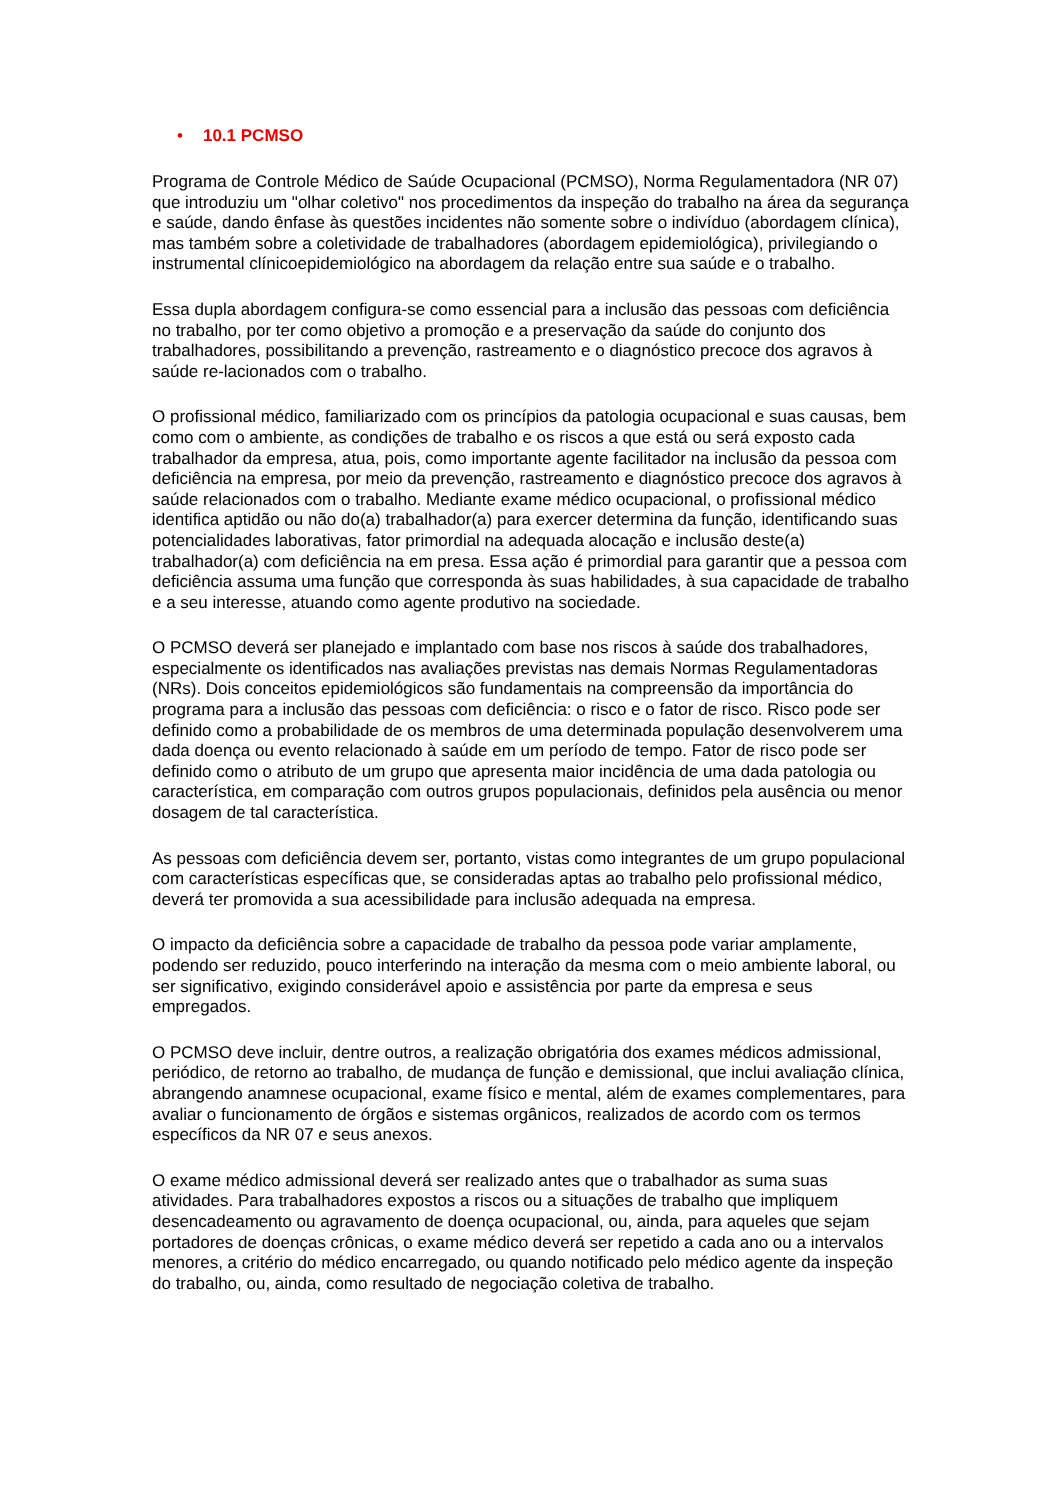• 10.1 PCMSO
Programa de Controle Médico de Saúde Ocupacional (PCMSO), Norma Regulamentadora (NR 07) que introduziu um "olhar coletivo" nos procedimentos da inspeção do trabalho na área da segurança e saúde, dando ênfase às questões incidentes não somente sobre o indivíduo (abordagem clínica), mas também sobre a coletividade de trabalhadores (abordagem epidemiológica), privilegiando o instrumental clínicoepidemiológico na abordagem da relação entre sua saúde e o trabalho.
Essa dupla abordagem configura-se como essencial para a inclusão das pessoas com deficiência no trabalho, por ter como objetivo a promoção e a preservação da saúde do conjunto dos trabalhadores, possibilitando a prevenção, rastreamento e o diagnóstico precoce dos agravos à saúde re-lacionados com o trabalho.
O profissional médico, familiarizado com os princípios da patologia ocupacional e suas causas, bem como com o ambiente, as condições de trabalho e os riscos a que está ou será exposto cada trabalhador da empresa, atua, pois, como importante agente facilitador na inclusão da pessoa com deficiência na empresa, por meio da prevenção, rastreamento e diagnóstico precoce dos agravos à saúde relacionados com o trabalho. Mediante exame médico ocupacional, o profissional médico identifica aptidão ou não do(a) trabalhador(a) para exercer determina da função, identificando suas potencialidades laborativas, fator primordial na adequada alocação e inclusão deste(a) trabalhador(a) com deficiência na em presa. Essa ação é primordial para garantir que a pessoa com deficiência assuma uma função que corresponda às suas habilidades, à sua capacidade de trabalho e a seu interesse, atuando como agente produtivo na sociedade.
O PCMSO deverá ser planejado e implantado com base nos riscos à saúde dos trabalhadores, especialmente os identificados nas avaliações previstas nas demais Normas Regulamentadoras (NRs). Dois conceitos epidemiológicos são fundamentais na compreensão da importância do programa para a inclusão das pessoas com deficiência: o risco e o fator de risco. Risco pode ser definido como a probabilidade de os membros de uma determinada população desenvolverem uma dada doença ou evento relacionado à saúde em um período de tempo. Fator de risco pode ser definido como o atributo de um grupo que apresenta maior incidência de uma dada patologia ou característica, em comparação com outros grupos populacionais, definidos pela ausência ou menor dosagem de tal característica.
As pessoas com deficiência devem ser, portanto, vistas como integrantes de um grupo populacional com características específicas que, se consideradas aptas ao trabalho pelo profissional médico, deverá ter promovida a sua acessibilidade para inclusão adequada na empresa.
O impacto da deficiência sobre a capacidade de trabalho da pessoa pode variar amplamente, podendo ser reduzido, pouco interferindo na interação da mesma com o meio ambiente laboral, ou ser significativo, exigindo considerável apoio e assistência por parte da empresa e seus empregados.
O PCMSO deve incluir, dentre outros, a realização obrigatória dos exames médicos admissional, periódico, de retorno ao trabalho, de mudança de função e demissional, que inclui avaliação clínica, abrangendo anamnese ocupacional, exame físico e mental, além de exames complementares, para avaliar o funcionamento de órgãos e sistemas orgânicos, realizados de acordo com os termos específicos da NR 07 e seus anexos.
O exame médico admissional deverá ser realizado antes que o trabalhador as suma suas atividades. Para trabalhadores expostos a riscos ou a situações de trabalho que impliquem desencadeamento ou agravamento de doença ocupacional, ou, ainda, para aqueles que sejam portadores de doenças crônicas, o exame médico deverá ser repetido a cada ano ou a intervalos menores, a critério do médico encarregado, ou quando notificado pelo médico agente da inspeção do trabalho, ou, ainda, como resultado de negociação coletiva de trabalho.